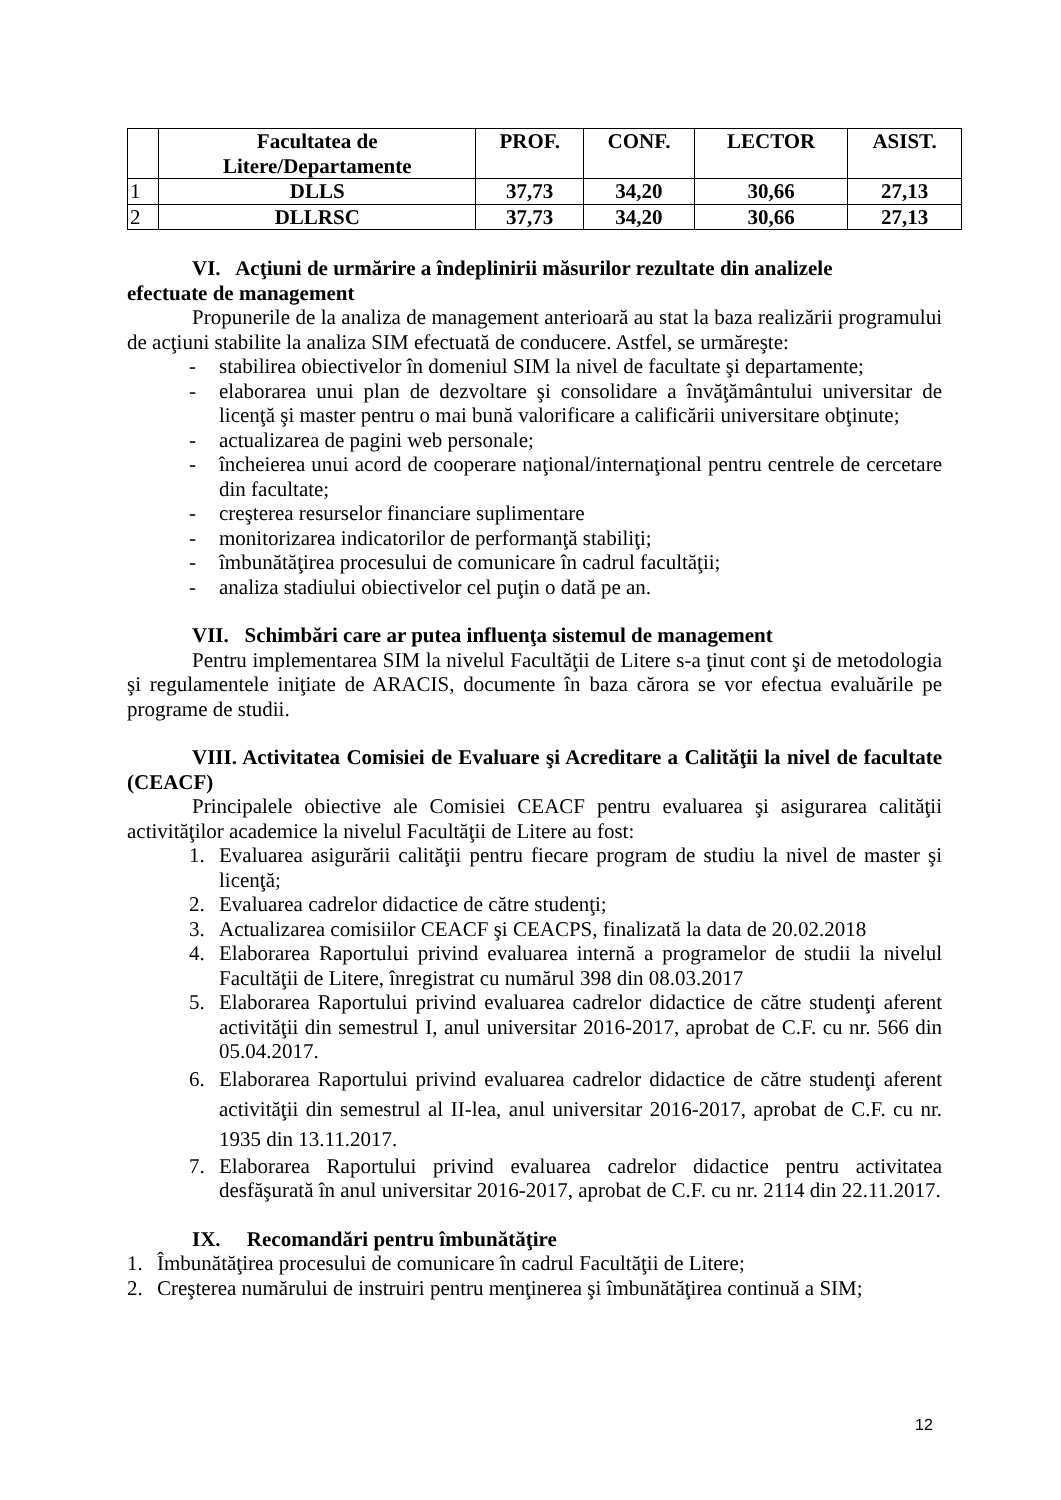| | Facultatea de Litere/Departamente | PROF. | CONF. | LECTOR | ASIST. |
| --- | --- | --- | --- | --- | --- |
| 1 | DLLS | 37,73 | 34,20 | 30,66 | 27,13 |
| 2 | DLLRSC | 37,73 | 34,20 | 30,66 | 27,13 |
VI. Acţiuni de urmărire a îndeplinirii măsurilor rezultate din analizele
efectuate de management
Propunerile de la analiza de management anterioară au stat la baza realizării programului de acţiuni stabilite la analiza SIM efectuată de conducere. Astfel, se urmăreşte:
- stabilirea obiectivelor în domeniul SIM la nivel de facultate şi departamente;
- elaborarea unui plan de dezvoltare şi consolidare a învăţământului universitar de licenţă şi master pentru o mai bună valorificare a calificării universitare obţinute;
- actualizarea de pagini web personale;
- încheierea unui acord de cooperare naţional/internaţional pentru centrele de cercetare din facultate;
- creşterea resurselor financiare suplimentare
- monitorizarea indicatorilor de performanţă stabiliţi;
- îmbunătăţirea procesului de comunicare în cadrul facultăţii;
- analiza stadiului obiectivelor cel puţin o dată pe an.
VII. Schimbări care ar putea influenţa sistemul de management
Pentru implementarea SIM la nivelul Facultăţii de Litere s-a ţinut cont şi de metodologia şi regulamentele iniţiate de ARACIS, documente în baza cărora se vor efectua evaluările pe programe de studii.
VIII. Activitatea Comisiei de Evaluare şi Acreditare a Calităţii la nivel de facultate (CEACF)
Principalele obiective ale Comisiei CEACF pentru evaluarea şi asigurarea calităţii activităţilor academice la nivelul Facultăţii de Litere au fost:
1. Evaluarea asigurării calităţii pentru fiecare program de studiu la nivel de master şi licenţă;
2. Evaluarea cadrelor didactice de către studenţi;
3. Actualizarea comisiilor CEACF şi CEACPS, finalizată la data de 20.02.2018
4. Elaborarea Raportului privind evaluarea internă a programelor de studii la nivelul Facultăţii de Litere, înregistrat cu numărul 398 din 08.03.2017
5. Elaborarea Raportului privind evaluarea cadrelor didactice de către studenţi aferent activităţii din semestrul I, anul universitar 2016-2017, aprobat de C.F. cu nr. 566 din 05.04.2017.
6. Elaborarea Raportului privind evaluarea cadrelor didactice de către studenţi aferent activităţii din semestrul al II-lea, anul universitar 2016-2017, aprobat de C.F. cu nr. 1935 din 13.11.2017.
7. Elaborarea Raportului privind evaluarea cadrelor didactice pentru activitatea desfăşurată în anul universitar 2016-2017, aprobat de C.F. cu nr. 2114 din 22.11.2017.
IX. Recomandări pentru îmbunătăţire
1. Îmbunătăţirea procesului de comunicare în cadrul Facultăţii de Litere;
2. Creşterea numărului de instruiri pentru menţinerea şi îmbunătăţirea continuă a SIM;
12